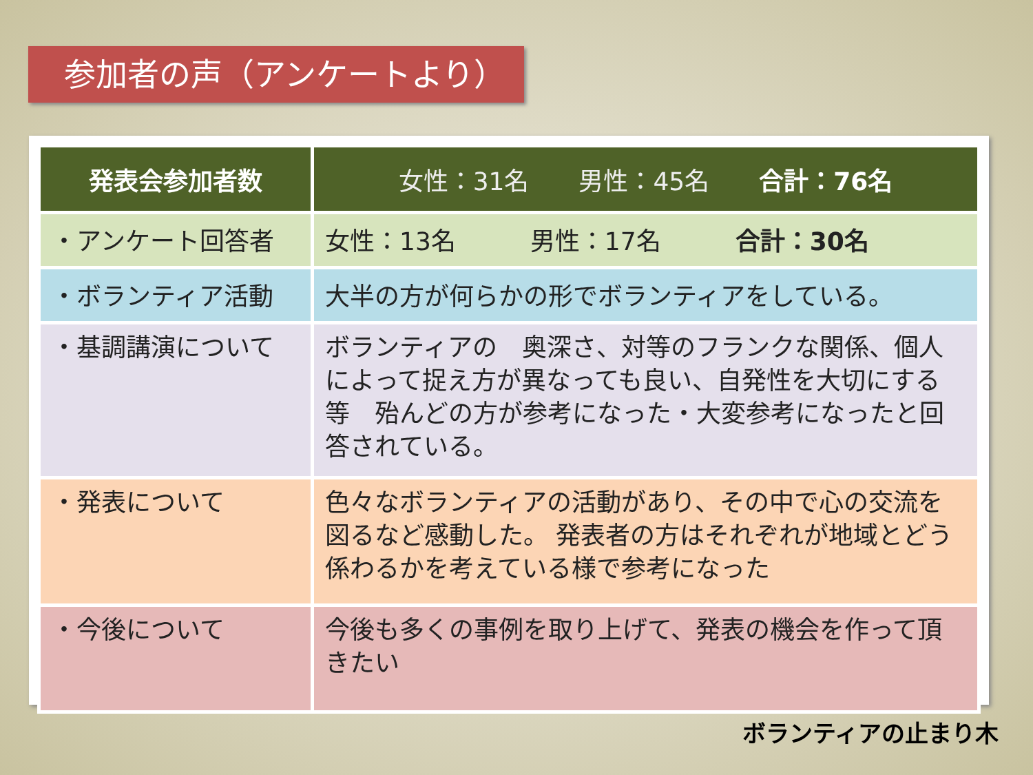参加者の声（アンケートより）
| 発表会参加者数 | 女性：31名 男性：45名 合計：76名 |
| --- | --- |
| ・アンケート回答者 | 女性：13名 男性：17名 合計：30名 |
| ・ボランティア活動 | 大半の方が何らかの形でボランティアをしている。 |
| ・基調講演について | ボランティアの 奥深さ、対等のフランクな関係、個人によって捉え方が異なっても良い、自発性を大切にする 等 殆んどの方が参考になった・大変参考になったと回答されている。 |
| ・発表について | 色々なボランティアの活動があり、その中で心の交流を図るなど感動した。 発表者の方はそれぞれが地域とどう係わるかを考えている様で参考になった |
| ・今後について | 今後も多くの事例を取り上げて、発表の機会を作って頂きたい |
ボランティアの止まり木